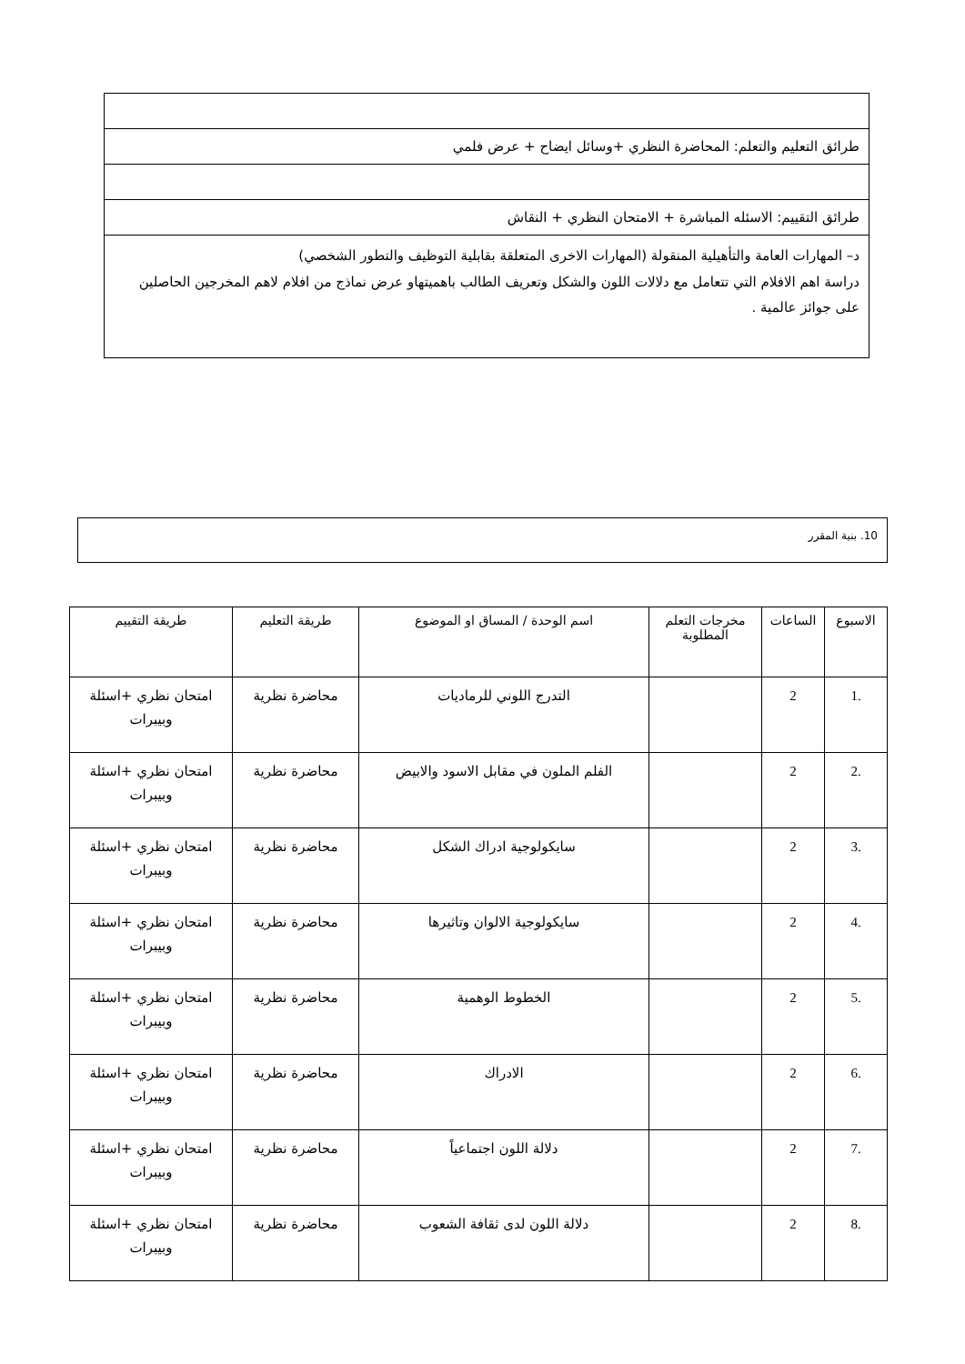| طرائق التعليم والتعلم: المحاضرة النظري +وسائل ايضاح + عرض فلمي |
| طرائق التقييم: الاسئله المباشرة + الامتحان النظري + النقاش |
| د– المهارات العامة والتأهيلية المنقولة (المهارات الاخرى المتعلقة بقابلية التوظيف والتطور الشخصي) دراسة اهم الافلام التي تتعامل مع دلالات اللون والشكل وتعريف الطالب باهميتهاو عرض نماذج من افلام لاهم المخرجين الحاصلين على جوائز عالمية . |
10. بنية المقرر
| الاسبوع | الساعات | مخرجات التعلم المطلوبة | اسم الوحدة / المساق او الموضوع | طريقة التعليم | طريقة التقييم |
| --- | --- | --- | --- | --- | --- |
| .1 | 2 | | التدرج اللوني للرماديات | محاضرة نظرية | امتحان نظري +اسئلة وبيبرات |
| .2 | 2 | | الفلم الملون في مقابل الاسود والابيض | محاضرة نظرية | امتحان نظري +اسئلة وبيبرات |
| .3 | 2 | | سايكولوجية ادراك الشكل | محاضرة نظرية | امتحان نظري +اسئلة وبيبرات |
| .4 | 2 | | سايكولوجية الالوان وتاثيرها | محاضرة نظرية | امتحان نظري +اسئلة وبيبرات |
| .5 | 2 | | الخطوط الوهمية | محاضرة نظرية | امتحان نظري +اسئلة وبيبرات |
| .6 | 2 | | الادراك | محاضرة نظرية | امتحان نظري +اسئلة وبيبرات |
| .7 | 2 | | دلالة اللون اجتماعياً | محاضرة نظرية | امتحان نظري +اسئلة وبيبرات |
| .8 | 2 | | دلالة اللون لدى ثقافة الشعوب | محاضرة نظرية | امتحان نظري +اسئلة وبيبرات |